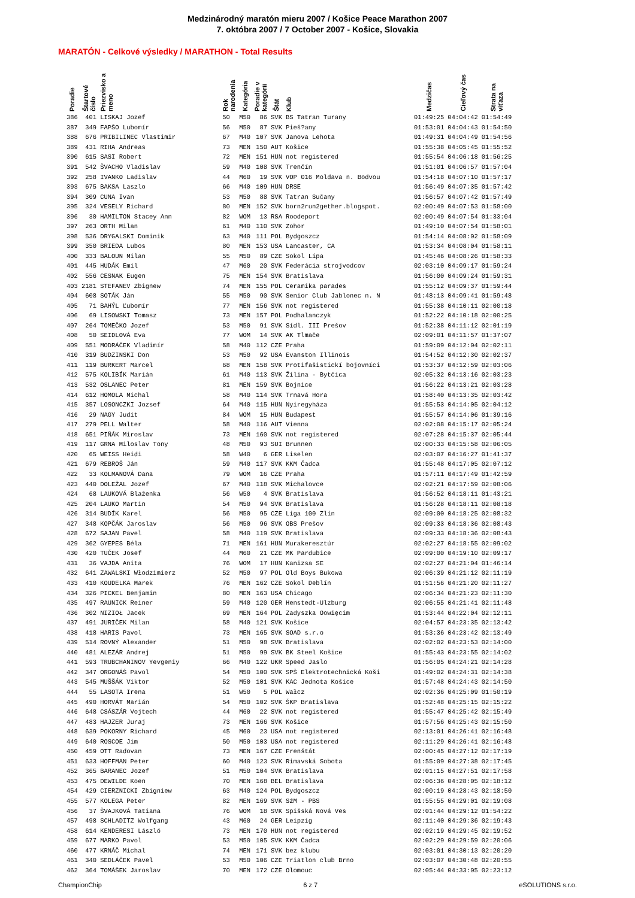Medzinárodný maratón mieru 2007 / Košice Peace Marathon 2007
7. októbra 2007 / 7 October 2007 - Košice, Slovakia
MARATÓN - Celkové výsledky / MARATHON - Total Results
| Poradie | Štartové číslo | Priezvisko a meno | Rok narodenia | Kategória | Poradie v kategórii | Štát | Klub | Medzičas | Cieľový čas | Strata na víťaza |
| --- | --- | --- | --- | --- | --- | --- | --- | --- | --- | --- |
| 386 | 401 | LISKAJ Jozef | 50 | M50 | 86 | SVK | BS Tatran Turany | 01:49:25 | 04:04:42 | 01:54:49 |
| 387 | 349 | FAPŠO Lubomír | 56 | M50 | 87 | SVK | Pieš?any | 01:53:01 | 04:04:43 | 01:54:50 |
| 388 | 676 | PRIBILINEC Vlastimir | 67 | M40 | 107 | SVK | Janova Lehota | 01:49:31 | 04:04:49 | 01:54:56 |
| 389 | 431 | RIHA Andreas | 73 | MEN | 150 | AUT | Košice | 01:55:38 | 04:05:45 | 01:55:52 |
| 390 | 615 | SASI Robert | 72 | MEN | 151 | HUN | not registered | 01:55:54 | 04:06:18 | 01:56:25 |
| 391 | 542 | ŠVACHO Vladislav | 59 | M40 | 108 | SVK | Trenčín | 01:51:01 | 04:06:57 | 01:57:04 |
| 392 | 258 | IVANKO Ladislav | 44 | M60 | 19 | SVK | VOP 016 Moldava n. Bodvou | 01:54:18 | 04:07:10 | 01:57:17 |
| 393 | 675 | BAKSA Laszlo | 66 | M40 | 109 | HUN | DRSE | 01:56:49 | 04:07:35 | 01:57:42 |
| 394 | 309 | CUNA Ivan | 53 | M50 | 88 | SVK | Tatran Sučany | 01:56:57 | 04:07:42 | 01:57:49 |
| 395 | 324 | VESELY Richard | 80 | MEN | 152 | SVK | born2run2gether.blogspot. | 02:00:49 | 04:07:53 | 01:58:00 |
| 396 | 30 | HAMILTON Stacey Ann | 82 | WOM | 13 | RSA | Roodeport | 02:00:49 | 04:07:54 | 01:33:04 |
| 397 | 263 | ORTH Milan | 61 | M40 | 110 | SVK | Zohor | 01:49:10 | 04:07:54 | 01:58:01 |
| 398 | 536 | DRYGALSKI Dominik | 63 | M40 | 111 | POL | Bydgoszcz | 01:54:14 | 04:08:02 | 01:58:09 |
| 399 | 350 | BRIEDA Lubos | 80 | MEN | 153 | USA | Lancaster, CA | 01:53:34 | 04:08:04 | 01:58:11 |
| 400 | 333 | BALOUN Milan | 55 | M50 | 89 | CZE | Sokol Lípa | 01:45:46 | 04:08:26 | 01:58:33 |
| 401 | 445 | HUDÁK Emil | 47 | M60 | 20 | SVK | Federácia strojvodcov | 02:03:10 | 04:09:17 | 01:59:24 |
| 402 | 556 | CESNAK Eugen | 75 | MEN | 154 | SVK | Bratislava | 01:56:00 | 04:09:24 | 01:59:31 |
| 403 | 2181 | STEFANEV Zbignew | 74 | MEN | 155 | POL | Ceramika parades | 01:55:12 | 04:09:37 | 01:59:44 |
| 404 | 608 | SOTÁK Ján | 55 | M50 | 90 | SVK | Senior Club Jablonec n. N | 01:48:13 | 04:09:41 | 01:59:48 |
| 405 | 71 | BAHÝL Ľubomír | 77 | MEN | 156 | SVK | not registered | 01:55:38 | 04:10:11 | 02:00:18 |
| 406 | 69 | LISOWSKI Tomasz | 73 | MEN | 157 | POL | Podhalanczyk | 01:52:22 | 04:10:18 | 02:00:25 |
| 407 | 264 | TOMEČKO Jozef | 53 | M50 | 91 | SVK | Sídl. III Prešov | 01:52:38 | 04:11:12 | 02:01:19 |
| 408 | 50 | SEIDLOVÁ Eva | 77 | WOM | 14 | SVK | AK Tlmače | 02:09:01 | 04:11:57 | 01:37:07 |
| 409 | 551 | MODRÁČEK Vladimír | 58 | M40 | 112 | CZE | Praha | 01:59:09 | 04:12:04 | 02:02:11 |
| 410 | 319 | BUDZINSKI Don | 53 | M50 | 92 | USA | Evanston Illinois | 01:54:52 | 04:12:30 | 02:02:37 |
| 411 | 119 | BURKERT Marcel | 68 | MEN | 158 | SVK | Protifašistickí bojovníci | 01:53:37 | 04:12:59 | 02:03:06 |
| 412 | 575 | KOLIBÍK Marián | 61 | M40 | 113 | SVK | Žilina - Bytčica | 02:05:32 | 04:13:16 | 02:03:23 |
| 413 | 532 | OSLANEC Peter | 81 | MEN | 159 | SVK | Bojnice | 01:56:22 | 04:13:21 | 02:03:28 |
| 414 | 612 | HOMOLA Michal | 58 | M40 | 114 | SVK | Trnavá Hora | 01:58:40 | 04:13:35 | 02:03:42 |
| 415 | 357 | LOSONCZKI Jozsef | 64 | M40 | 115 | HUN | Nyiregyháza | 01:55:53 | 04:14:05 | 02:04:12 |
| 416 | 29 | NAGY Judit | 84 | WOM | 15 | HUN | Budapest | 01:55:57 | 04:14:06 | 01:39:16 |
| 417 | 279 | PELL Walter | 58 | M40 | 116 | AUT | Vienna | 02:02:08 | 04:15:17 | 02:05:24 |
| 418 | 651 | PIŇÁK Miroslav | 73 | MEN | 160 | SVK | not registered | 02:07:28 | 04:15:37 | 02:05:44 |
| 419 | 117 | GRNA Miloslav Tony | 48 | M50 | 93 | SUI | Brunnen | 02:00:33 | 04:15:58 | 02:06:05 |
| 420 | 65 | WEISS Heidi | 58 | W40 | 6 | GER | Liselen | 02:03:07 | 04:16:27 | 01:41:37 |
| 421 | 679 | REBROŠ Ján | 59 | M40 | 117 | SVK | KKM Čadca | 01:55:48 | 04:17:05 | 02:07:12 |
| 422 | 33 | KOLMANOVÁ Dana | 79 | WOM | 16 | CZE | Praha | 01:57:11 | 04:17:49 | 01:42:59 |
| 423 | 440 | DOLEŽAL Jozef | 67 | M40 | 118 | SVK | Michalovce | 02:02:21 | 04:17:59 | 02:08:06 |
| 424 | 68 | LAUKOVÁ Blaženka | 56 | W50 | 4 | SVK | Bratislava | 01:56:52 | 04:18:11 | 01:43:21 |
| 425 | 204 | LAUKO Martin | 54 | M50 | 94 | SVK | Bratislava | 01:56:28 | 04:18:11 | 02:08:18 |
| 426 | 314 | BUDÍK Karel | 56 | M50 | 95 | CZE | Liga 100 Zlín | 02:09:00 | 04:18:25 | 02:08:32 |
| 427 | 348 | KOPČÁK Jaroslav | 56 | M50 | 96 | SVK | OBS Prešov | 02:09:33 | 04:18:36 | 02:08:43 |
| 428 | 672 | SAJAN Pavel | 58 | M40 | 119 | SVK | Bratislava | 02:09:33 | 04:18:36 | 02:08:43 |
| 429 | 362 | GYEPES Béla | 71 | MEN | 161 | HUN | Murakeresztúr | 02:02:27 | 04:18:55 | 02:09:02 |
| 430 | 420 | TUČEK Josef | 44 | M60 | 21 | CZE | MK Pardubice | 02:09:00 | 04:19:10 | 02:09:17 |
| 431 | 36 | VAJDA Anita | 76 | WOM | 17 | HUN | Kanizsa SE | 02:02:27 | 04:21:04 | 01:46:14 |
| 432 | 641 | ZAWALSKI Włodzimierz | 52 | M50 | 97 | POL | Old Boys Bukowa | 02:06:39 | 04:21:12 | 02:11:19 |
| 433 | 410 | KOUDELKA Marek | 76 | MEN | 162 | CZE | Sokol Deblín | 01:51:56 | 04:21:20 | 02:11:27 |
| 434 | 326 | PICKEL Benjamin | 80 | MEN | 163 | USA | Chicago | 02:06:34 | 04:21:23 | 02:11:30 |
| 435 | 497 | RAUNICK Reiner | 59 | M40 | 120 | GER | Henstedt-Ulzburg | 02:06:55 | 04:21:41 | 02:11:48 |
| 436 | 302 | NIZIOŁ Jacek | 69 | MEN | 164 | POL | Zadyszka Oowięcim | 01:53:44 | 04:22:04 | 02:12:11 |
| 437 | 491 | JURIČEK Milan | 58 | M40 | 121 | SVK | Košice | 02:04:57 | 04:23:35 | 02:13:42 |
| 438 | 418 | HARIS Pavol | 73 | MEN | 165 | SVK | SOAD s.r.o | 01:53:36 | 04:23:42 | 02:13:49 |
| 439 | 514 | ROVNÝ Alexander | 51 | M50 | 98 | SVK | Bratislava | 02:02:02 | 04:23:53 | 02:14:00 |
| 440 | 481 | ALEZÁR Andrej | 51 | M50 | 99 | SVK | BK Steel Košice | 01:55:43 | 04:23:55 | 02:14:02 |
| 441 | 593 | TRUBCHANINOV Yevgeniy | 66 | M40 | 122 | UKR | Speed Jaslo | 01:56:05 | 04:24:21 | 02:14:28 |
| 442 | 347 | ORGONÁŠ Pavol | 54 | M50 | 100 | SVK | SPŠ Elektrotechnická Koši | 01:49:02 | 04:24:31 | 02:14:38 |
| 443 | 545 | MUŠŠÁK Viktor | 52 | M50 | 101 | SVK | KAC Jednota Košice | 01:57:48 | 04:24:43 | 02:14:50 |
| 444 | 55 | LASOTA Irena | 51 | W50 | 5 | POL | Wałcz | 02:02:36 | 04:25:09 | 01:50:19 |
| 445 | 490 | HORVÁT Marián | 54 | M50 | 102 | SVK | ŠKP Bratislava | 01:52:48 | 04:25:15 | 02:15:22 |
| 446 | 648 | CSÁSZÁR Vojtech | 44 | M60 | 22 | SVK | not registered | 01:55:47 | 04:25:42 | 02:15:49 |
| 447 | 483 | HAJZER Juraj | 73 | MEN | 166 | SVK | Košice | 01:57:56 | 04:25:43 | 02:15:50 |
| 448 | 639 | POKORNY Richard | 45 | M60 | 23 | USA | not registered | 02:13:01 | 04:26:41 | 02:16:48 |
| 449 | 640 | ROSCOE Jim | 50 | M50 | 103 | USA | not registered | 02:11:29 | 04:26:41 | 02:16:48 |
| 450 | 459 | OTT Radovan | 73 | MEN | 167 | CZE | Frenštát | 02:00:45 | 04:27:12 | 02:17:19 |
| 451 | 633 | HOFFMAN Peter | 60 | M40 | 123 | SVK | Rimavská Sobota | 01:55:09 | 04:27:38 | 02:17:45 |
| 452 | 365 | BARANEC Jozef | 51 | M50 | 104 | SVK | Bratislava | 02:01:15 | 04:27:51 | 02:17:58 |
| 453 | 475 | DEWILDE Koen | 70 | MEN | 168 | BEL | Bratislava | 02:06:36 | 04:28:05 | 02:18:12 |
| 454 | 429 | CIERZNICKI Zbigniew | 63 | M40 | 124 | POL | Bydgoszcz | 02:00:19 | 04:28:43 | 02:18:50 |
| 455 | 577 | KOLEGA Peter | 82 | MEN | 169 | SVK | SźM - PBS | 01:55:55 | 04:29:01 | 02:19:08 |
| 456 | 37 | ŠVAJKOVÁ Tatiana | 76 | WOM | 18 | SVK | Spišská Nová Ves | 02:01:44 | 04:29:12 | 01:54:22 |
| 457 | 498 | SCHLADITZ Wolfgang | 43 | M60 | 24 | GER | Leipzig | 02:11:40 | 04:29:36 | 02:19:43 |
| 458 | 614 | KENDERESI László | 73 | MEN | 170 | HUN | not registered | 02:02:19 | 04:29:45 | 02:19:52 |
| 459 | 677 | MARKO Pavol | 53 | M50 | 105 | SVK | KKM Čadca | 02:02:29 | 04:29:59 | 02:20:06 |
| 460 | 477 | KRNÁČ Michal | 74 | MEN | 171 | SVK | bez klubu | 02:03:01 | 04:30:13 | 02:20:20 |
| 461 | 340 | SEDLÁČEK Pavel | 53 | M50 | 106 | CZE | Triatlon club Brno | 02:03:07 | 04:30:48 | 02:20:55 |
| 462 | 364 | TOMÁŠEK Jaroslav | 70 | MEN | 172 | CZE | Olomouc | 02:05:44 | 04:33:05 | 02:23:12 |
ChampionChip 6 z 7 eSOLUTIONS s.r.o.